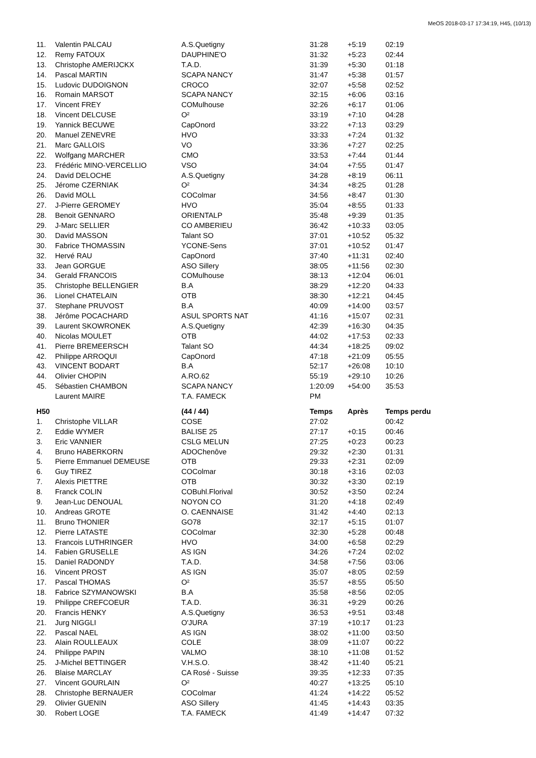MeOS 2018-03-17 17:34:19, H45, (10/13)
| 11. | Valentin PALCAU | A.S.Quetigny | 31:28 | +5:19 | 02:19 |
| 12. | Remy FATOUX | DAUPHINE'O | 31:32 | +5:23 | 02:44 |
| 13. | Christophe AMERIJCKX | T.A.D. | 31:39 | +5:30 | 01:18 |
| 14. | Pascal MARTIN | SCAPA NANCY | 31:47 | +5:38 | 01:57 |
| 15. | Ludovic DUDOIGNON | CROCO | 32:07 | +5:58 | 02:52 |
| 16. | Romain MARSOT | SCAPA NANCY | 32:15 | +6:06 | 03:16 |
| 17. | Vincent FREY | COMulhouse | 32:26 | +6:17 | 01:06 |
| 18. | Vincent DELCUSE | O² | 33:19 | +7:10 | 04:28 |
| 19. | Yannick BECUWE | CapOnord | 33:22 | +7:13 | 03:29 |
| 20. | Manuel ZENEVRE | HVO | 33:33 | +7:24 | 01:32 |
| 21. | Marc GALLOIS | VO | 33:36 | +7:27 | 02:25 |
| 22. | Wolfgang MARCHER | CMO | 33:53 | +7:44 | 01:44 |
| 23. | Frédéric MINO-VERCELLIO | VSO | 34:04 | +7:55 | 01:47 |
| 24. | David DELOCHE | A.S.Quetigny | 34:28 | +8:19 | 06:11 |
| 25. | Jérome CZERNIAK | O² | 34:34 | +8:25 | 01:28 |
| 26. | David MOLL | COColmar | 34:56 | +8:47 | 01:30 |
| 27. | J-Pierre GEROMEY | HVO | 35:04 | +8:55 | 01:33 |
| 28. | Benoit GENNARO | ORIENTALP | 35:48 | +9:39 | 01:35 |
| 29. | J-Marc SELLIER | CO AMBERIEU | 36:42 | +10:33 | 03:05 |
| 30. | David MASSON | Talant SO | 37:01 | +10:52 | 05:32 |
| 30. | Fabrice THOMASSIN | YCONE-Sens | 37:01 | +10:52 | 01:47 |
| 32. | Hervé RAU | CapOnord | 37:40 | +11:31 | 02:40 |
| 33. | Jean GORGUE | ASO Sillery | 38:05 | +11:56 | 02:30 |
| 34. | Gerald FRANCOIS | COMulhouse | 38:13 | +12:04 | 06:01 |
| 35. | Christophe BELLENGIER | B.A | 38:29 | +12:20 | 04:33 |
| 36. | Lionel CHATELAIN | OTB | 38:30 | +12:21 | 04:45 |
| 37. | Stephane PRUVOST | B.A | 40:09 | +14:00 | 03:57 |
| 38. | Jérôme POCACHARD | ASUL SPORTS NAT | 41:16 | +15:07 | 02:31 |
| 39. | Laurent SKOWRONEK | A.S.Quetigny | 42:39 | +16:30 | 04:35 |
| 40. | Nicolas MOULET | OTB | 44:02 | +17:53 | 02:33 |
| 41. | Pierre BREMEERSCH | Talant SO | 44:34 | +18:25 | 09:02 |
| 42. | Philippe ARROQUI | CapOnord | 47:18 | +21:09 | 05:55 |
| 43. | VINCENT BODART | B.A | 52:17 | +26:08 | 10:10 |
| 44. | Olivier CHOPIN | A.RO.62 | 55:19 | +29:10 | 10:26 |
| 45. | Sébastien CHAMBON | SCAPA NANCY | 1:20:09 | +54:00 | 35:53 |
| | Laurent MAIRE | T.A. FAMECK | PM | | |
| H50 | | (44 / 44) | Temps | Après | Temps perdu |
| 1. | Christophe VILLAR | COSE | 27:02 | | 00:42 |
| 2. | Eddie WYMER | BALISE 25 | 27:17 | +0:15 | 00:46 |
| 3. | Eric VANNIER | CSLG MELUN | 27:25 | +0:23 | 00:23 |
| 4. | Bruno HABERKORN | ADOChenôve | 29:32 | +2:30 | 01:31 |
| 5. | Pierre Emmanuel DEMEUSE | OTB | 29:33 | +2:31 | 02:09 |
| 6. | Guy TIREZ | COColmar | 30:18 | +3:16 | 02:03 |
| 7. | Alexis PIETTRE | OTB | 30:32 | +3:30 | 02:19 |
| 8. | Franck COLIN | COBuhl.Florival | 30:52 | +3:50 | 02:24 |
| 9. | Jean-Luc DENOUAL | NOYON CO | 31:20 | +4:18 | 02:49 |
| 10. | Andreas GROTE | O. CAENNAISE | 31:42 | +4:40 | 02:13 |
| 11. | Bruno THONIER | GO78 | 32:17 | +5:15 | 01:07 |
| 12. | Pierre LATASTE | COColmar | 32:30 | +5:28 | 00:48 |
| 13. | Francois LUTHRINGER | HVO | 34:00 | +6:58 | 02:29 |
| 14. | Fabien GRUSELLE | AS IGN | 34:26 | +7:24 | 02:02 |
| 15. | Daniel RADONDY | T.A.D. | 34:58 | +7:56 | 03:06 |
| 16. | Vincent PROST | AS IGN | 35:07 | +8:05 | 02:59 |
| 17. | Pascal THOMAS | O² | 35:57 | +8:55 | 05:50 |
| 18. | Fabrice SZYMANOWSKI | B.A | 35:58 | +8:56 | 02:05 |
| 19. | Philippe CREFCOEUR | T.A.D. | 36:31 | +9:29 | 00:26 |
| 20. | Francis HENKY | A.S.Quetigny | 36:53 | +9:51 | 03:48 |
| 21. | Jurg NIGGLI | O'JURA | 37:19 | +10:17 | 01:23 |
| 22. | Pascal NAEL | AS IGN | 38:02 | +11:00 | 03:50 |
| 23. | Alain ROULLEAUX | COLE | 38:09 | +11:07 | 00:22 |
| 24. | Philippe PAPIN | VALMO | 38:10 | +11:08 | 01:52 |
| 25. | J-Michel BETTINGER | V.H.S.O. | 38:42 | +11:40 | 05:21 |
| 26. | Blaise MARCLAY | CA Rosé - Suisse | 39:35 | +12:33 | 07:35 |
| 27. | Vincent GOURLAIN | O² | 40:27 | +13:25 | 05:10 |
| 28. | Christophe BERNAUER | COColmar | 41:24 | +14:22 | 05:52 |
| 29. | Olivier GUENIN | ASO Sillery | 41:45 | +14:43 | 03:35 |
| 30. | Robert LOGE | T.A. FAMECK | 41:49 | +14:47 | 07:32 |